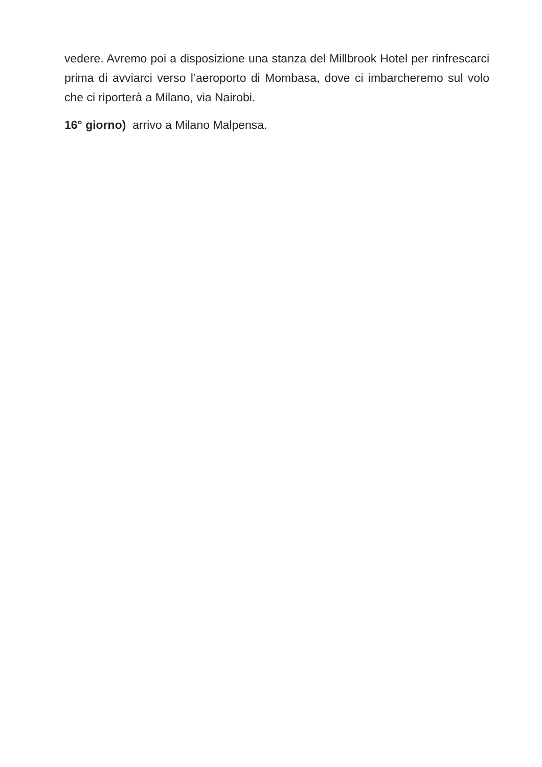vedere. Avremo poi a disposizione una stanza del Millbrook Hotel per rinfrescarci prima di avviarci verso l’aeroporto di Mombasa, dove ci imbarcheremo sul volo che ci riporterà a Milano, via Nairobi.
16° giorno) arrivo a Milano Malpensa.